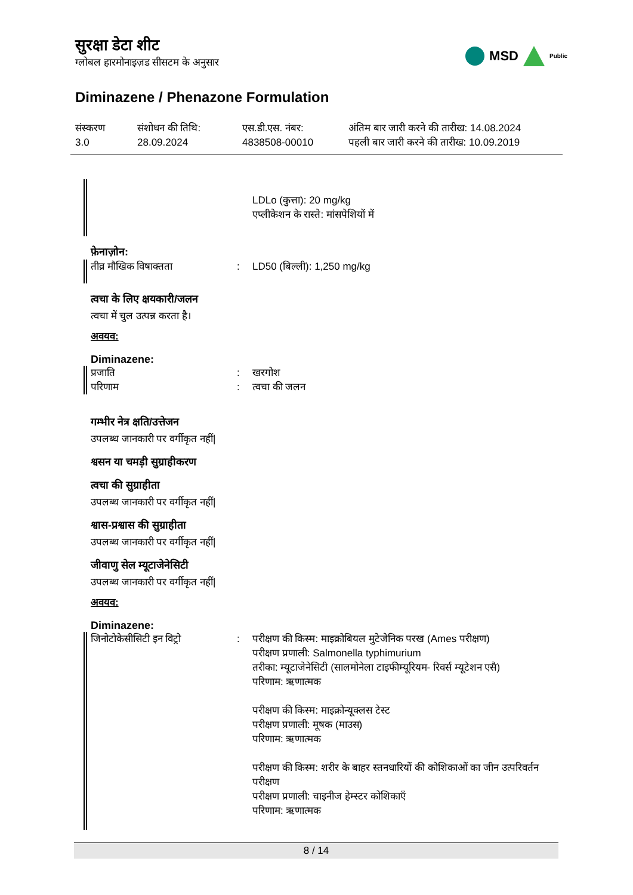सुरक्षा डेटा शीट
ग्लोबल हारमोनाइज़ड सीसटम के अनुसार
MSD
Public
Diminazene / Phenazone Formulation
संस्करण
3.0
संशोधन की तिथि:
28.09.2024
एस.डी.एस. नंबर:
4838508-00010
अंतिम बार जारी करने की तारीख: 14.08.2024
पहली बार जारी करने की तारीख: 10.09.2019
LDLo (कुत्ता): 20 mg/kg
एप्लीकेशन के रास्ते: मांसपेशियों में
फ़ेनाज़ोन:
तीव्र मौखिक विषाक्तता
:
LD50 (बिल्ली): 1,250 mg/kg
त्वचा के लिए क्षयकारी/जलन
त्वचा में चुल उत्पन्न करता है।
अवयव:
Diminazene:
प्रजाति
परिणाम
:
:
खरगोश
त्वचा की जलन
गम्भीर नेत्र क्षति/उत्तेजन
उपलब्ध जानकारी पर वर्गीकृत नहीं|
श्वसन या चमड़ी सुग्राहीकरण
त्वचा की सुग्राहीता
उपलब्ध जानकारी पर वर्गीकृत नहीं|
श्वास-प्रश्वास की सुग्राहीता
उपलब्ध जानकारी पर वर्गीकृत नहीं|
जीवाणु सेल म्यूटाजेनेसिटी
उपलब्ध जानकारी पर वर्गीकृत नहीं|
अवयव:
Diminazene:
जिनोटोकेसीसिटी इन विट्रो
:
परीक्षण की किस्म: माइक्रोबियल मुटेजेनिक परख (Ames परीक्षण)
परीक्षण प्रणाली: Salmonella typhimurium
तरीका: म्यूटाजेनेसिटी (सालमोनेला टाइफीम्यूरियम- रिवर्स म्यूटेशन एसै)
परिणाम: ऋणात्मक
परीक्षण की किस्म: माइक्रोन्यूक्लस टेस्ट
परीक्षण प्रणाली: मूषक (माउस)
परिणाम: ऋणात्मक
परीक्षण की किस्म: शरीर के बाहर स्तनधारियों की कोशिकाओं का जीन उत्परिवर्तन परीक्षण
परीक्षण प्रणाली: चाइनीज हेम्स्टर कोशिकाएँ
परिणाम: ऋणात्मक
8 / 14